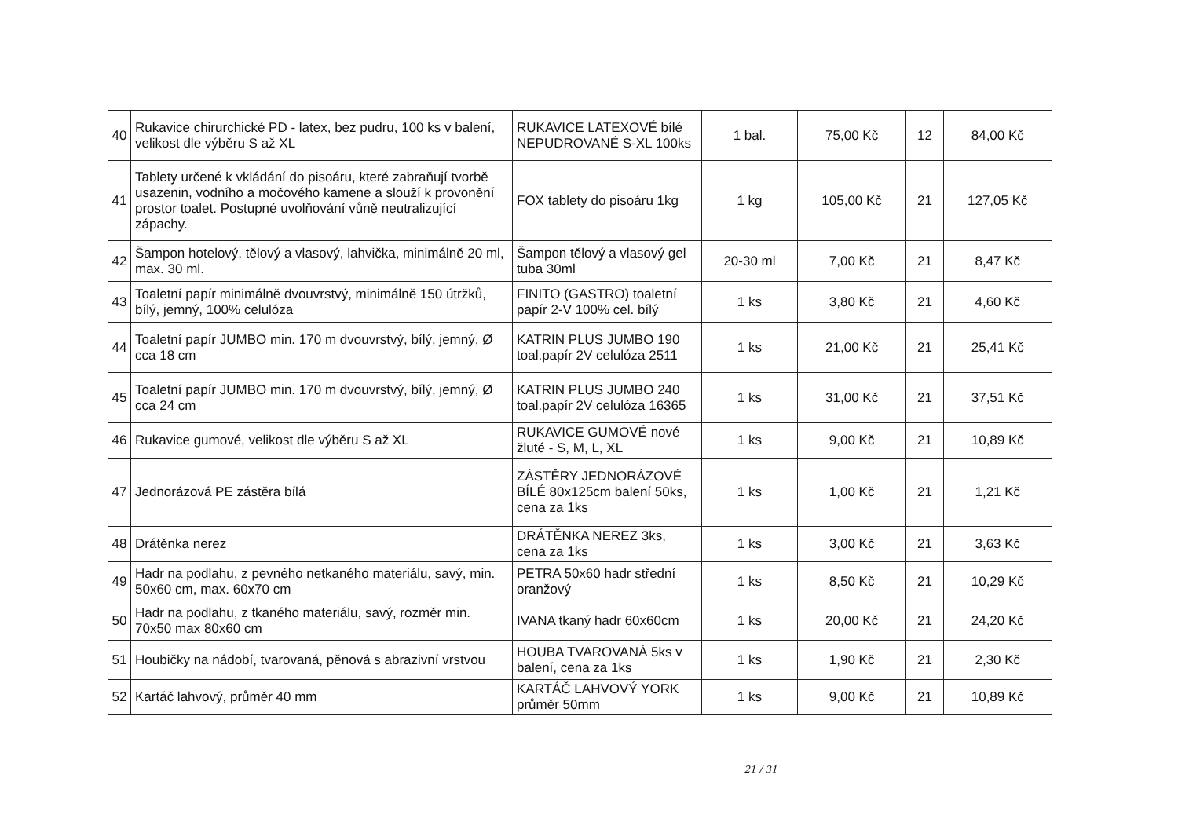| 40 | Rukavice chirurchické PD - latex, bez pudru, 100 ks v balení, velikost dle výběru S až XL | RUKAVICE LATEXOVÉ bílé NEPUDROVANÉ S-XL 100ks | 1 bal. | 75,00 Kč | 12 | 84,00 Kč |
| 41 | Tablety určené k vkládání do pisoáru, které zabraňují tvorbě usazenin, vodního a močového kamene a slouží k provonění prostor toalet. Postupné uvolňování vůně neutralizující zápachy. | FOX tablety do pisoáru 1kg | 1 kg | 105,00 Kč | 21 | 127,05 Kč |
| 42 | Šampon hotelový, tělový a vlasový, lahvička, minimálně 20 ml, max. 30 ml. | Šampon tělový a vlasový gel tuba 30ml | 20-30 ml | 7,00 Kč | 21 | 8,47 Kč |
| 43 | Toaletní papír minimálně dvouvrstvý, minimálně 150 útržků, bílý, jemný, 100% celulóza | FINITO (GASTRO) toaletní papír 2-V 100% cel. bílý | 1 ks | 3,80 Kč | 21 | 4,60 Kč |
| 44 | Toaletní papír JUMBO min. 170 m dvouvrstvý, bílý, jemný, Ø cca 18 cm | KATRIN PLUS JUMBO 190 toal.papír 2V celulóza 2511 | 1 ks | 21,00 Kč | 21 | 25,41 Kč |
| 45 | Toaletní papír JUMBO min. 170 m dvouvrstvý, bílý, jemný, Ø cca 24 cm | KATRIN PLUS JUMBO 240 toal.papír 2V celulóza 16365 | 1 ks | 31,00 Kč | 21 | 37,51 Kč |
| 46 | Rukavice gumové, velikost dle výběru S až XL | RUKAVICE GUMOVÉ nové žluté - S, M, L, XL | 1 ks | 9,00 Kč | 21 | 10,89 Kč |
| 47 | Jednorázová PE zástěra bílá | ZÁSTĚRY JEDNORÁZOVÉ BÍLÉ 80x125cm balení 50ks, cena za 1ks | 1 ks | 1,00 Kč | 21 | 1,21 Kč |
| 48 | Drátěnka nerez | DRÁTĚNKA NEREZ 3ks, cena za 1ks | 1 ks | 3,00 Kč | 21 | 3,63 Kč |
| 49 | Hadr na podlahu, z pevného netkaného materiálu, savý, min. 50x60 cm, max. 60x70 cm | PETRA 50x60 hadr střední oranžový | 1 ks | 8,50 Kč | 21 | 10,29 Kč |
| 50 | Hadr na podlahu, z tkaného materiálu, savý, rozměr min. 70x50 max 80x60 cm | IVANA tkaný hadr 60x60cm | 1 ks | 20,00 Kč | 21 | 24,20 Kč |
| 51 | Houbičky na nádobí, tvarovaná, pěnová s abrazivní vrstvou | HOUBA TVAROVANÁ 5ks v balení, cena za 1ks | 1 ks | 1,90 Kč | 21 | 2,30 Kč |
| 52 | Kartáč lahvový, průměr 40 mm | KARTÁČ LAHVOVÝ YORK průměr 50mm | 1 ks | 9,00 Kč | 21 | 10,89 Kč |
21 / 31